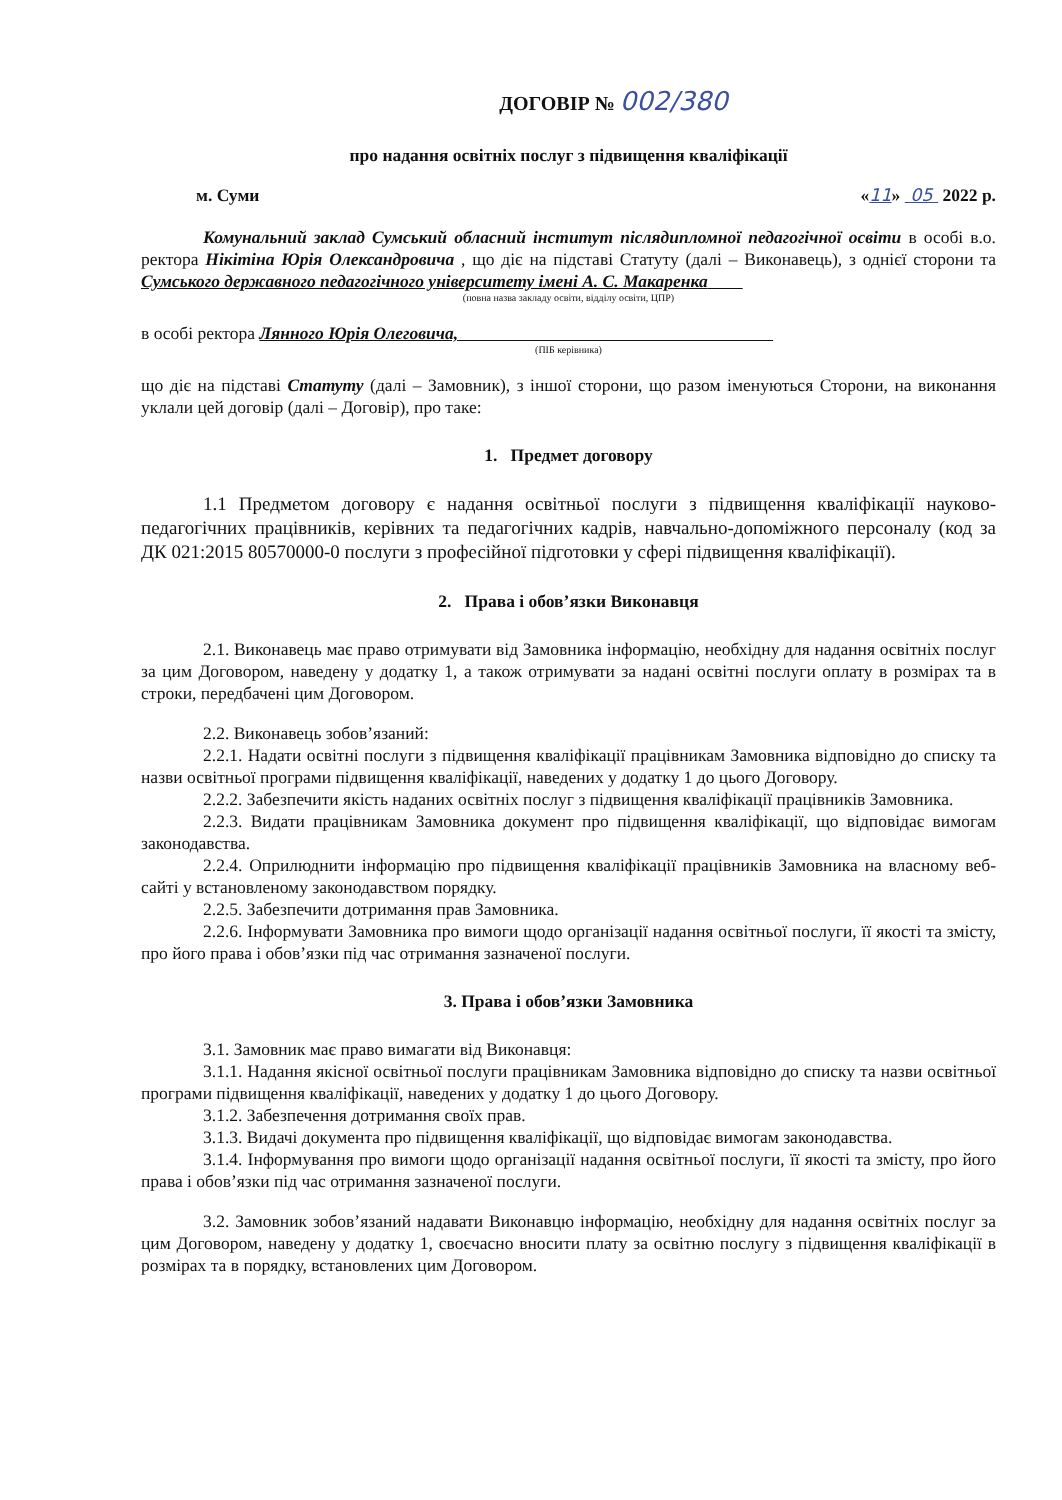ДОГОВІР № 002/380
про надання освітніх послуг з підвищення кваліфікації
м. Суми «11» 05 2022 р.
Комунальний заклад Сумський обласний інститут післядипломної педагогічної освіти в особі в.о. ректора Нікітіна Юрія Олександровича , що діє на підставі Статуту (далі – Виконавець), з однієї сторони та Сумського державного педагогічного університету імені А. С. Макаренка
(повна назва закладу освіти, відділу освіти, ЦПР)
в особі ректора Лянного Юрія Олеговича,
(ПІБ керівника)
що діє на підставі Статуту (далі – Замовник), з іншої сторони, що разом іменуються Сторони, на виконання уклали цей договір (далі – Договір), про таке:
1. Предмет договору
1.1 Предметом договору є надання освітньої послуги з підвищення кваліфікації науково-педагогічних працівників, керівних та педагогічних кадрів, навчально-допоміжного персоналу (код за ДК 021:2015 80570000-0 послуги з професійної підготовки у сфері підвищення кваліфікації).
2. Права і обов’язки Виконавця
2.1. Виконавець має право отримувати від Замовника інформацію, необхідну для надання освітніх послуг за цим Договором, наведену у додатку 1, а також отримувати за надані освітні послуги оплату в розмірах та в строки, передбачені цим Договором.
2.2. Виконавець зобов’язаний:
2.2.1. Надати освітні послуги з підвищення кваліфікації працівникам Замовника відповідно до списку та назви освітньої програми підвищення кваліфікації, наведених у додатку 1 до цього Договору.
2.2.2. Забезпечити якість наданих освітніх послуг з підвищення кваліфікації працівників Замовника.
2.2.3. Видати працівникам Замовника документ про підвищення кваліфікації, що відповідає вимогам законодавства.
2.2.4. Оприлюднити інформацію про підвищення кваліфікації працівників Замовника на власному веб-сайті у встановленому законодавством порядку.
2.2.5. Забезпечити дотримання прав Замовника.
2.2.6. Інформувати Замовника про вимоги щодо організації надання освітньої послуги, її якості та змісту, про його права і обов’язки під час отримання зазначеної послуги.
3. Права і обов’язки Замовника
3.1. Замовник має право вимагати від Виконавця:
3.1.1. Надання якісної освітньої послуги працівникам Замовника відповідно до списку та назви освітньої програми підвищення кваліфікації, наведених у додатку 1 до цього Договору.
3.1.2. Забезпечення дотримання своїх прав.
3.1.3. Видачі документа про підвищення кваліфікації, що відповідає вимогам законодавства.
3.1.4. Інформування про вимоги щодо організації надання освітньої послуги, її якості та змісту, про його права і обов’язки під час отримання зазначеної послуги.
3.2. Замовник зобов’язаний надавати Виконавцю інформацію, необхідну для надання освітніх послуг за цим Договором, наведену у додатку 1, своєчасно вносити плату за освітню послугу з підвищення кваліфікації в розмірах та в порядку, встановлених цим Договором.